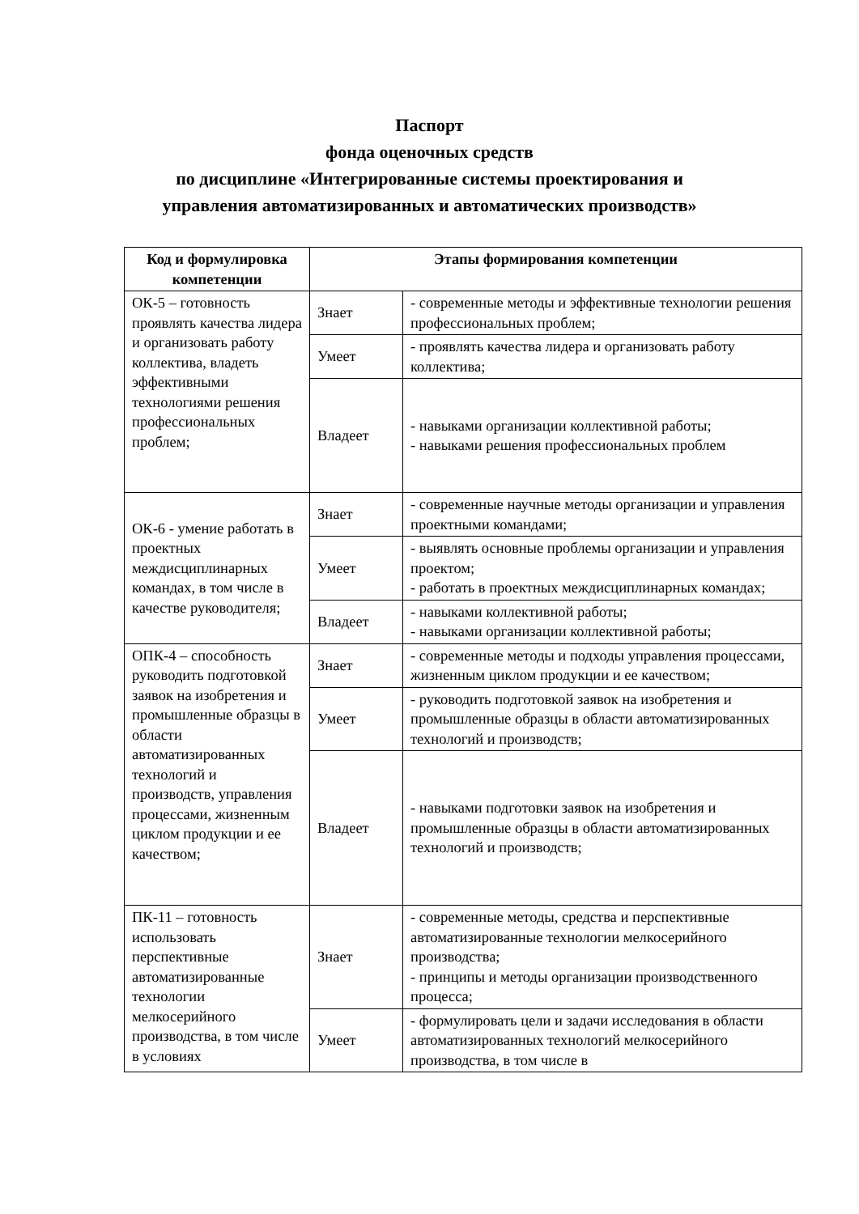Паспорт
фонда оценочных средств
по дисциплине «Интегрированные системы проектирования и
управления автоматизированных и автоматических производств»
| Код и формулировка компетенции | Этапы формирования компетенции | |
| --- | --- | --- |
| ОК-5 – готовность проявлять качества лидера и организовать работу коллектива, владеть эффективными технологиями решения профессиональных проблем; | Знает | - современные методы и эффективные технологии решения профессиональных проблем; |
| | Умеет | - проявлять качества лидера и организовать работу коллектива; |
| | Владеет | - навыками организации коллективной работы; - навыками решения профессиональных проблем |
| ОК-6 - умение работать в проектных междисциплинарных командах, в том числе в качестве руководителя; | Знает | - современные научные методы организации и управления проектными командами; |
| | Умеет | - выявлять основные проблемы организации и управления проектом; - работать в проектных междисциплинарных командах; |
| | Владеет | - навыками коллективной работы; - навыками организации коллективной работы; |
| ОПК-4 – способность руководить подготовкой заявок на изобретения и промышленные образцы в области автоматизированных технологий и производств, управления процессами, жизненным циклом продукции и ее качеством; | Знает | - современные методы и подходы управления процессами, жизненным циклом продукции и ее качеством; |
| | Умеет | - руководить подготовкой заявок на изобретения и промышленные образцы в области автоматизированных технологий и производств; |
| | Владеет | - навыками подготовки заявок на изобретения и промышленные образцы в области автоматизированных технологий и производств; |
| ПК-11 – готовность использовать перспективные автоматизированные технологии мелкосерийного производства, в том числе в условиях | Знает | - современные методы, средства и перспективные автоматизированные технологии мелкосерийного производства; - принципы и методы организации производственного процесса; |
| | Умеет | - формулировать цели и задачи исследования в области автоматизированных технологий мелкосерийного производства, в том числе в |